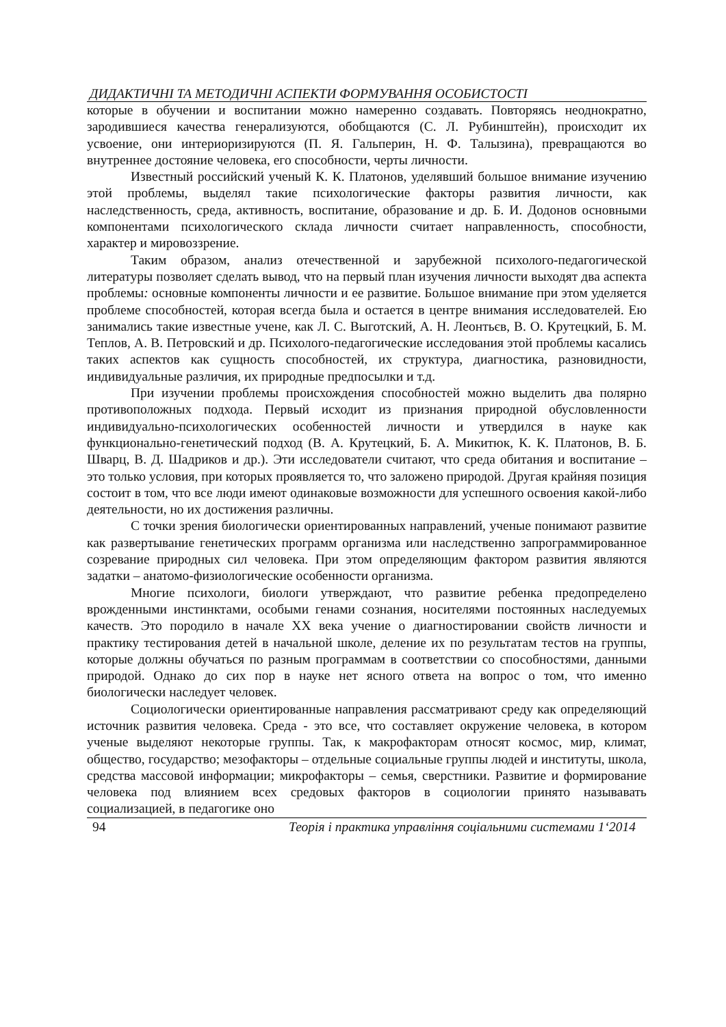ДИДАКТИЧНІ ТА МЕТОДИЧНІ АСПЕКТИ ФОРМУВАННЯ ОСОБИСТОСТІ
которые в обучении и воспитании можно намеренно создавать. Повторяясь неоднократно, зародившиеся качества генерализуются, обобщаются (С. Л. Рубинштейн), происходит их усвоение, они интериоризируются (П. Я. Гальперин, Н. Ф. Талызина), превращаются во внутреннее достояние человека, его способности, черты личности.
Известный российский ученый К. К. Платонов, уделявший большое внимание изучению этой проблемы, выделял такие психологические факторы развития личности, как наследственность, среда, активность, воспитание, образование и др. Б. И. Додонов основными компонентами психологического склада личности считает направленность, способности, характер и мировоззрение.
Таким образом, анализ отечественной и зарубежной психолого-педагогической литературы позволяет сделать вывод, что на первый план изучения личности выходят два аспекта проблемы: основные компоненты личности и ее развитие. Большое внимание при этом уделяется проблеме способностей, которая всегда была и остается в центре внимания исследователей. Ею занимались такие известные учене, как Л. С. Выготский, А. Н. Леонтьєв, В. О. Крутецкий, Б. М. Теплов, А. В. Петровский и др. Психолого-педагогические исследования этой проблемы касались таких аспектов как сущность способностей, их структура, диагностика, разновидности, индивидуальные различия, их природные предпосылки и т.д.
При изучении проблемы происхождения способностей можно выделить два полярно противоположных подхода. Первый исходит из признания природной обусловленности индивидуально-психологических особенностей личности и утвердился в науке как функционально-генетический подход (В. А. Крутецкий, Б. А. Микитюк, К. К. Платонов, В. Б. Шварц, В. Д. Шадриков и др.). Эти исследователи считают, что среда обитания и воспитание – это только условия, при которых проявляется то, что заложено природой. Другая крайняя позиция состоит в том, что все люди имеют одинаковые возможности для успешного освоения какой-либо деятельности, но их достижения различны.
С точки зрения биологически ориентированных направлений, ученые понимают развитие как развертывание генетических программ организма или наследственно запрограммированное созревание природных сил человека. При этом определяющим фактором развития являются задатки – анатомо-физиологические особенности организма.
Многие психологи, биологи утверждают, что развитие ребенка предопределено врожденными инстинктами, особыми генами сознания, носителями постоянных наследуемых качеств. Это породило в начале ХХ века учение о диагностировании свойств личности и практику тестирования детей в начальной школе, деление их по результатам тестов на группы, которые должны обучаться по разным программам в соответствии со способностями, данными природой. Однако до сих пор в науке нет ясного ответа на вопрос о том, что именно биологически наследует человек.
Социологически ориентированные направления рассматривают среду как определяющий источник развития человека. Среда - это все, что составляет окружение человека, в котором ученые выделяют некоторые группы. Так, к макрофакторам относят космос, мир, климат, общество, государство; мезофакторы – отдельные социальные группы людей и институты, школа, средства массовой информации; микрофакторы – семья, сверстники. Развитие и формирование человека под влиянием всех средовых факторов в социологии принято называвать социализацией, в педагогике оно
94 Теорія і практика управління соціальними системами 1‘2014